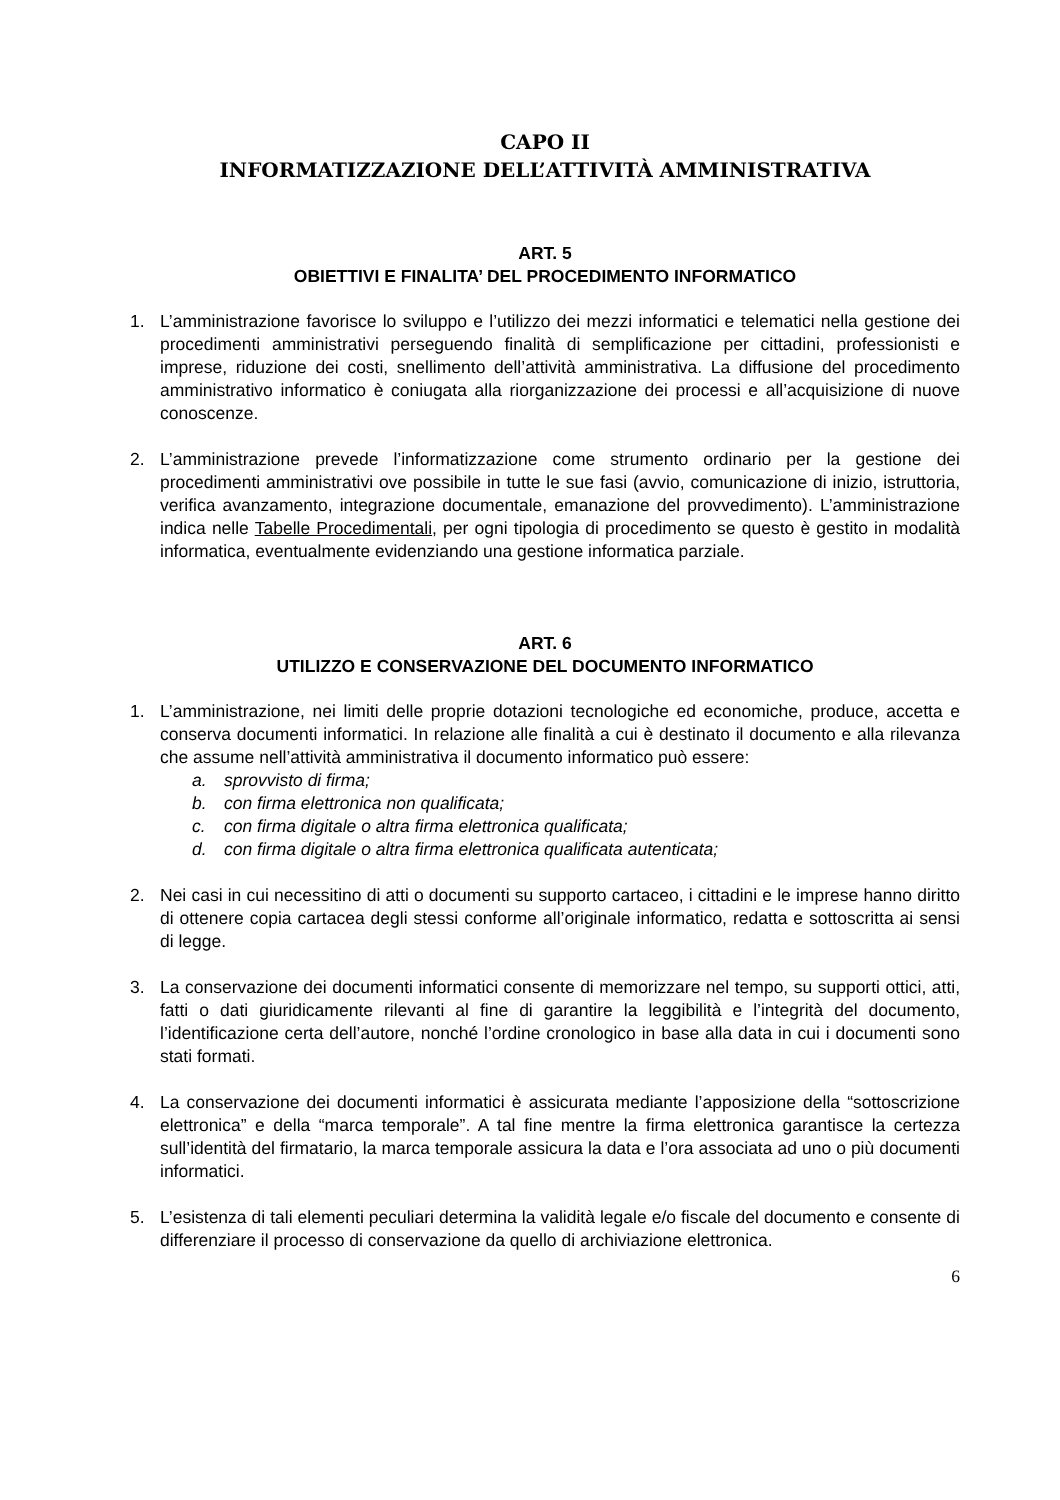CAPO II
INFORMATIZZAZIONE DELL’ATTIVITÀ AMMINISTRATIVA
ART. 5
OBIETTIVI E FINALITA’ DEL PROCEDIMENTO INFORMATICO
1. L’amministrazione favorisce lo sviluppo e l’utilizzo dei mezzi informatici e telematici nella gestione dei procedimenti amministrativi perseguendo finalità di semplificazione per cittadini, professionisti e imprese, riduzione dei costi, snellimento dell’attività amministrativa. La diffusione del procedimento amministrativo informatico è coniugata alla riorganizzazione dei processi e all’acquisizione di nuove conoscenze.
2. L’amministrazione prevede l’informatizzazione come strumento ordinario per la gestione dei procedimenti amministrativi ove possibile in tutte le sue fasi (avvio, comunicazione di inizio, istruttoria, verifica avanzamento, integrazione documentale, emanazione del provvedimento). L’amministrazione indica nelle Tabelle Procedimentali, per ogni tipologia di procedimento se questo è gestito in modalità informatica, eventualmente evidenziando una gestione informatica parziale.
ART. 6
UTILIZZO E CONSERVAZIONE DEL DOCUMENTO INFORMATICO
1. L’amministrazione, nei limiti delle proprie dotazioni tecnologiche ed economiche, produce, accetta e conserva documenti informatici. In relazione alle finalità a cui è destinato il documento e alla rilevanza che assume nell’attività amministrativa il documento informatico può essere:
a. sprovvisto di firma;
b. con firma elettronica non qualificata;
c. con firma digitale o altra firma elettronica qualificata;
d. con firma digitale o altra firma elettronica qualificata autenticata;
2. Nei casi in cui necessitino di atti o documenti su supporto cartaceo, i cittadini e le imprese hanno diritto di ottenere copia cartacea degli stessi conforme all’originale informatico, redatta e sottoscritta ai sensi di legge.
3. La conservazione dei documenti informatici consente di memorizzare nel tempo, su supporti ottici, atti, fatti o dati giuridicamente rilevanti al fine di garantire la leggibilità e l’integrità del documento, l’identificazione certa dell’autore, nonché l’ordine cronologico in base alla data in cui i documenti sono stati formati.
4. La conservazione dei documenti informatici è assicurata mediante l’apposizione della “sottoscrizione elettronica” e della “marca temporale”. A tal fine mentre la firma elettronica garantisce la certezza sull’identità del firmatario, la marca temporale assicura la data e l’ora associata ad uno o più documenti informatici.
5. L’esistenza di tali elementi peculiari determina la validità legale e/o fiscale del documento e consente di differenziare il processo di conservazione da quello di archiviazione elettronica.
6